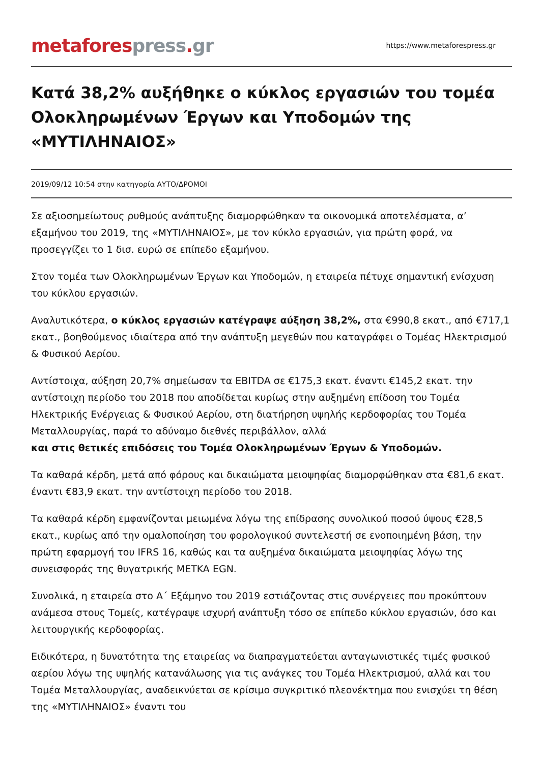metafores press. gr
https://www.metaforespress.gr
Κατά 38,2% αυξήθηκε ο κύκλος εργασιών του τομέα Ολοκληρωμένων Έργων και Υποδομών της «ΜΥΤΙΛΗΝΑΙΟΣ»
2019/09/12 10:54 στην κατηγορία ΑΥΤΟ/ΔΡΟΜΟΙ
Σε αξιοσημείωτους ρυθμούς ανάπτυξης διαμορφώθηκαν τα οικονομικά αποτελέσματα, α’ εξαμήνου του 2019, της «ΜΥΤΙΛΗΝΑΙΟΣ», με τον κύκλο εργασιών, για πρώτη φορά, να προσεγγίζει το 1 δισ. ευρώ σε επίπεδο εξαμήνου.
Στον τομέα των Ολοκληρωμένων Έργων και Υποδομών, η εταιρεία πέτυχε σημαντική ενίσχυση του κύκλου εργασιών.
Αναλυτικότερα, ο κύκλος εργασιών κατέγραψε αύξηση 38,2%, στα €990,8 εκατ., από €717,1 εκατ., βοηθούμενος ιδιαίτερα από την ανάπτυξη μεγεθών που καταγράφει ο Τομέας Ηλεκτρισμού & Φυσικού Αερίου.
Αντίστοιχα, αύξηση 20,7% σημείωσαν τα EBITDA σε €175,3 εκατ. έναντι €145,2 εκατ. την αντίστοιχη περίοδο του 2018 που αποδίδεται κυρίως στην αυξημένη επίδοση του Τομέα Ηλεκτρικής Ενέργειας & Φυσικού Αερίου, στη διατήρηση υψηλής κερδοφορίας του Τομέα Μεταλλουργίας, παρά το αδύναμο διεθνές περιβάλλον, αλλά
και στις θετικές επιδόσεις του Τομέα Ολοκληρωμένων Έργων & Υποδομών.
Τα καθαρά κέρδη, μετά από φόρους και δικαιώματα μειοψηφίας διαμορφώθηκαν στα €81,6 εκατ. έναντι €83,9 εκατ. την αντίστοιχη περίοδο του 2018.
Τα καθαρά κέρδη εμφανίζονται μειωμένα λόγω της επίδρασης συνολικού ποσού ύψους €28,5 εκατ., κυρίως από την ομαλοποίηση του φορολογικού συντελεστή σε ενοποιημένη βάση, την πρώτη εφαρμογή του IFRS 16, καθώς και τα αυξημένα δικαιώματα μειοψηφίας λόγω της συνεισφοράς της θυγατρικής METKA EGN.
Συνολικά, η εταιρεία στο Α΄ Εξάμηνο του 2019 εστιάζοντας στις συνέργειες που προκύπτουν ανάμεσα στους Τομείς, κατέγραψε ισχυρή ανάπτυξη τόσο σε επίπεδο κύκλου εργασιών, όσο και λειτουργικής κερδοφορίας.
Ειδικότερα, η δυνατότητα της εταιρείας να διαπραγματεύεται ανταγωνιστικές τιμές φυσικού αερίου λόγω της υψηλής κατανάλωσης για τις ανάγκες του Τομέα Ηλεκτρισμού, αλλά και του Τομέα Μεταλλουργίας, αναδεικνύεται σε κρίσιμο συγκριτικό πλεονέκτημα που ενισχύει τη θέση της «ΜΥΤΙΛΗΝΑΙΟΣ» έναντι του